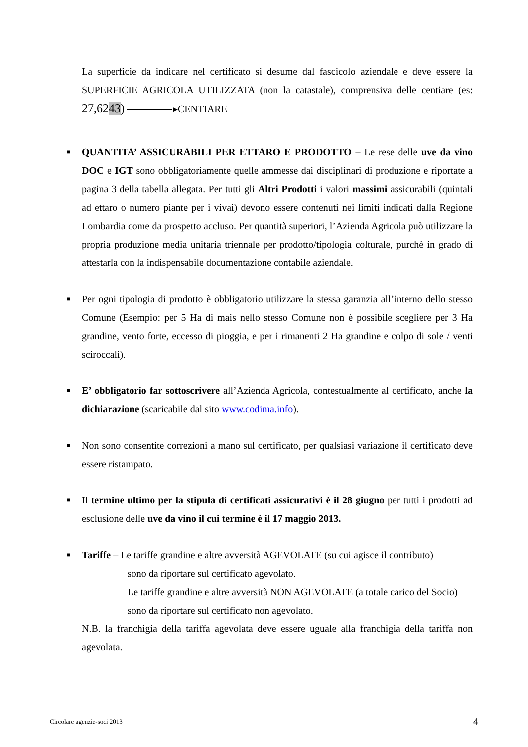La superficie da indicare nel certificato si desume dal fascicolo aziendale e deve essere la SUPERFICIE AGRICOLA UTILIZZATA (non la catastale), comprensiva delle centiare (es: 27,6243) ▸CENTIARE
■
QUANTITA’ ASSICURABILI PER ETTARO E PRODOTTO – Le rese delle uve da vino DOC e IGT sono obbligatoriamente quelle ammesse dai disciplinari di produzione e riportate a pagina 3 della tabella allegata. Per tutti gli Altri Prodotti i valori massimi assicurabili (quintali ad ettaro o numero piante per i vivai) devono essere contenuti nei limiti indicati dalla Regione Lombardia come da prospetto accluso. Per quantità superiori, l’Azienda Agricola può utilizzare la propria produzione media unitaria triennale per prodotto/tipologia colturale, purchè in grado di attestarla con la indispensabile documentazione contabile aziendale.
■
Per ogni tipologia di prodotto è obbligatorio utilizzare la stessa garanzia all’interno dello stesso Comune (Esempio: per 5 Ha di mais nello stesso Comune non è possibile scegliere per 3 Ha grandine, vento forte, eccesso di pioggia, e per i rimanenti 2 Ha grandine e colpo di sole / venti sciroccali).
■
E’ obbligatorio far sottoscrivere all’Azienda Agricola, contestualmente al certificato, anche la dichiarazione (scaricabile dal sito www.codima.info).
■
Non sono consentite correzioni a mano sul certificato, per qualsiasi variazione il certificato deve essere ristampato.
■
Il termine ultimo per la stipula di certificati assicurativi è il 28 giugno per tutti i prodotti ad esclusione delle uve da vino il cui termine è il 17 maggio 2013.
■
Tariffe – Le tariffe grandine e altre avversità AGEVOLATE (su cui agisce il contributo)
sono da riportare sul certificato agevolato.
Le tariffe grandine e altre avversità NON AGEVOLATE (a totale carico del Socio) sono da riportare sul certificato non agevolato.
N.B. la franchigia della tariffa agevolata deve essere uguale alla franchigia della tariffa non agevolata.
Circolare agenzie-soci 2013 4